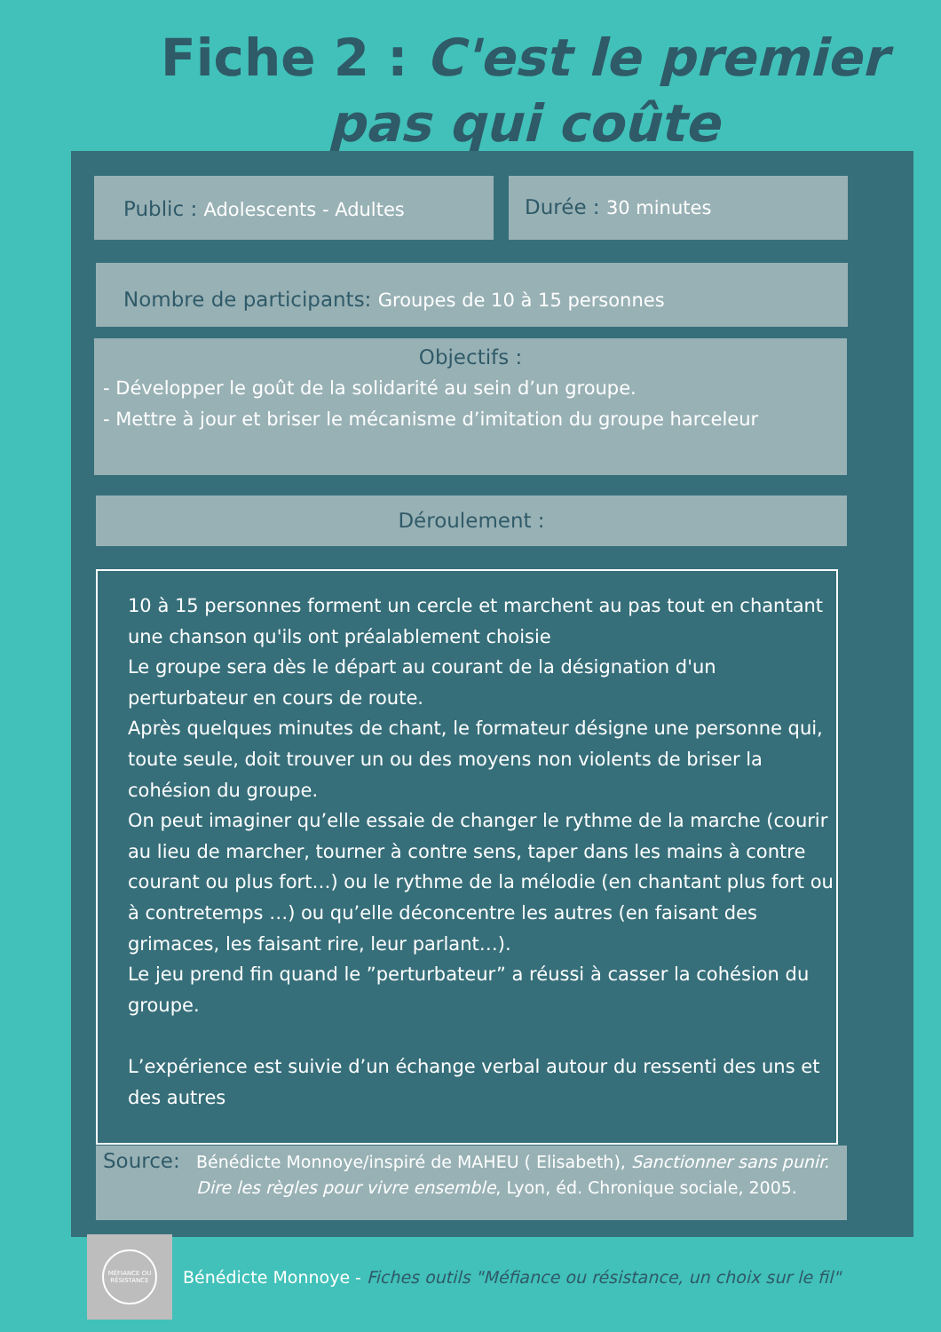Fiche 2 : C'est le premier pas qui coûte
Public : Adolescents - Adultes Durée : 30 minutes
Nombre de participants: Groupes de 10 à 15 personnes
Objectifs :
- Développer le goût de la solidarité au sein d’un groupe.
- Mettre à jour et briser le mécanisme d’imitation du groupe harceleur
Déroulement :
10 à 15 personnes forment un cercle et marchent au pas tout en chantant une chanson qu'ils ont préalablement choisie
Le groupe sera dès le départ au courant de la désignation d'un perturbateur en cours de route.
Après quelques minutes de chant, le formateur désigne une personne qui, toute seule, doit trouver un ou des moyens non violents de briser la cohésion du groupe.
On peut imaginer qu’elle essaie de changer le rythme de la marche (courir au lieu de marcher, tourner à contre sens, taper dans les mains à contre courant ou plus fort…) ou le rythme de la mélodie (en chantant plus fort ou à contretemps …) ou qu’elle déconcentre les autres (en faisant des grimaces, les faisant rire, leur parlant…).
Le jeu prend fin quand le ”perturbateur” a réussi à casser la cohésion du groupe.
L’expérience est suivie d’un échange verbal autour du ressenti des uns et des autres
Source: Bénédicte Monnoye/inspiré de MAHEU ( Elisabeth), Sanctionner sans punir. Dire les règles pour vivre ensemble, Lyon, éd. Chronique sociale, 2005.
MÉFIANCE OU RÉSISTANCE
Bénédicte Monnoye - Fiches outils "Méfiance ou résistance, un choix sur le fil"